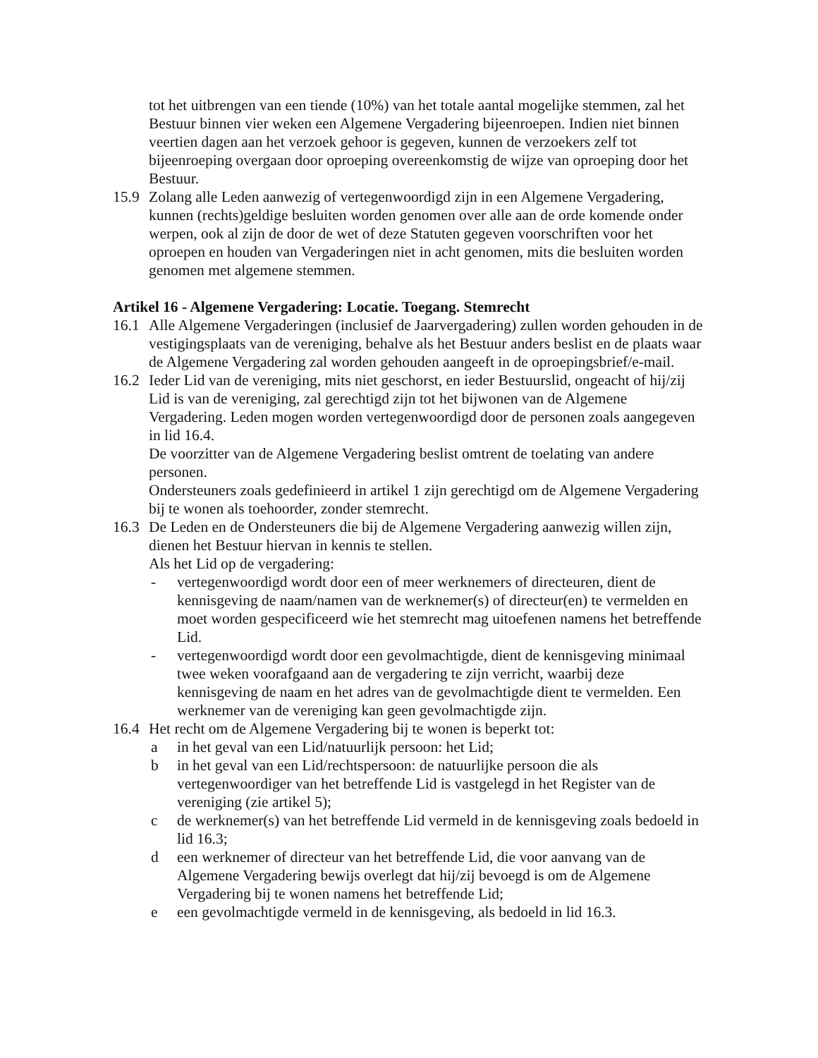tot het uitbrengen van een tiende (10%) van het totale aantal mogelijke stemmen, zal het Bestuur binnen vier weken een Algemene Vergadering bijeenroepen. Indien niet binnen veertien dagen aan het verzoek gehoor is gegeven, kunnen de verzoekers zelf tot bijeenroeping overgaan door oproeping overeenkomstig de wijze van oproeping door het Bestuur.
15.9
Zolang alle Leden aanwezig of vertegenwoordigd zijn in een Algemene Vergadering, kunnen (rechts)geldige besluiten worden genomen over alle aan de orde komende onder werpen, ook al zijn de door de wet of deze Statuten gegeven voorschriften voor het oproepen en houden van Vergaderingen niet in acht genomen, mits die besluiten worden genomen met algemene stemmen.
Artikel 16 - Algemene Vergadering: Locatie. Toegang. Stemrecht
16.1
Alle Algemene Vergaderingen (inclusief de Jaarvergadering) zullen worden gehouden in de vestigingsplaats van de vereniging, behalve als het Bestuur anders beslist en de plaats waar de Algemene Vergadering zal worden gehouden aangeeft in de oproepingsbrief/e-mail.
16.2
Ieder Lid van de vereniging, mits niet geschorst, en ieder Bestuurslid, ongeacht of hij/zij Lid is van de vereniging, zal gerechtigd zijn tot het bijwonen van de Algemene Vergadering. Leden mogen worden vertegenwoordigd door de personen zoals aangegeven in lid 16.4.
De voorzitter van de Algemene Vergadering beslist omtrent de toelating van andere personen.
Ondersteuners zoals gedefinieerd in artikel 1 zijn gerechtigd om de Algemene Vergadering bij te wonen als toehoorder, zonder stemrecht.
16.3
De Leden en de Ondersteuners die bij de Algemene Vergadering aanwezig willen zijn, dienen het Bestuur hiervan in kennis te stellen.
Als het Lid op de vergadering:
- vertegenwoordigd wordt door een of meer werknemers of directeuren, dient de kennisgeving de naam/namen van de werknemer(s) of directeur(en) te vermelden en moet worden gespecificeerd wie het stemrecht mag uitoefenen namens het betreffende Lid.
- vertegenwoordigd wordt door een gevolmachtigde, dient de kennisgeving minimaal twee weken voorafgaand aan de vergadering te zijn verricht, waarbij deze kennisgeving de naam en het adres van de gevolmachtigde dient te vermelden. Een werknemer van de vereniging kan geen gevolmachtigde zijn.
16.4
Het recht om de Algemene Vergadering bij te wonen is beperkt tot:
a in het geval van een Lid/natuurlijk persoon: het Lid;
b in het geval van een Lid/rechtspersoon: de natuurlijke persoon die als vertegenwoordiger van het betreffende Lid is vastgelegd in het Register van de vereniging (zie artikel 5);
c de werknemer(s) van het betreffende Lid vermeld in de kennisgeving zoals bedoeld in lid 16.3;
d een werknemer of directeur van het betreffende Lid, die voor aanvang van de Algemene Vergadering bewijs overlegt dat hij/zij bevoegd is om de Algemene Vergadering bij te wonen namens het betreffende Lid;
e een gevolmachtigde vermeld in de kennisgeving, als bedoeld in lid 16.3.